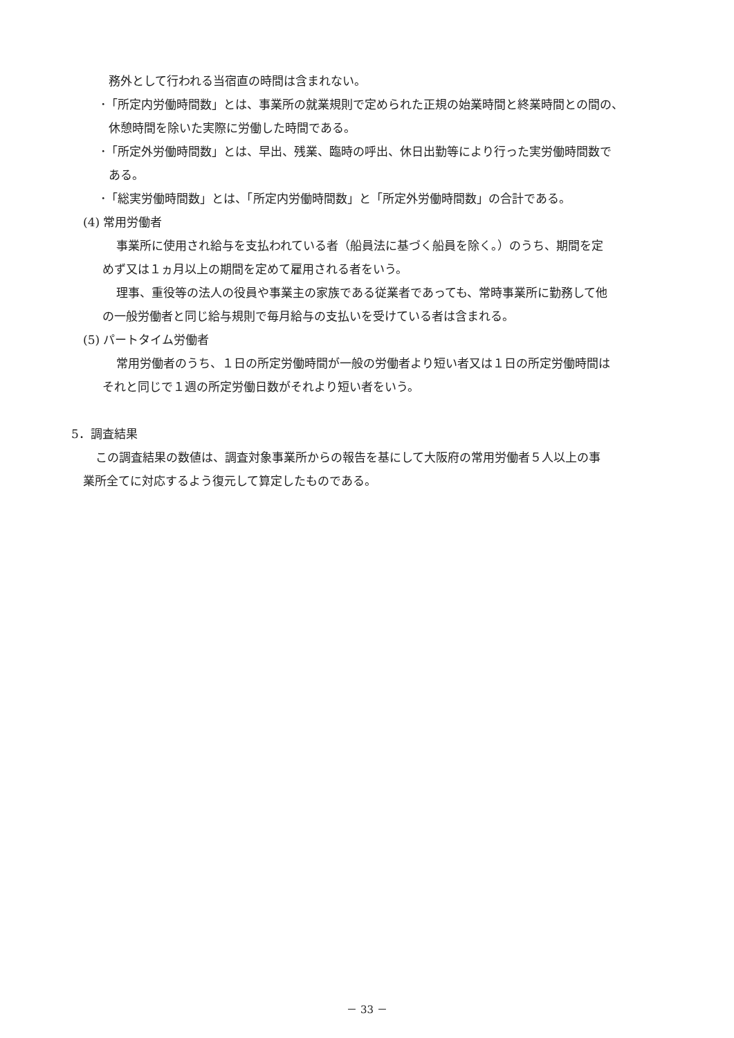務外として行われる当宿直の時間は含まれない。
･「所定内労働時間数」とは、事業所の就業規則で定められた正規の始業時間と終業時間との間の、
休憩時間を除いた実際に労働した時間である。
･「所定外労働時間数」とは、早出、残業、臨時の呼出、休日出勤等により行った実労働時間数で
ある。
･「総実労働時間数」とは、「所定内労働時間数」と「所定外労働時間数」の合計である。
(4) 常用労働者
事業所に使用され給与を支払われている者（船員法に基づく船員を除く。）のうち、期間を定
めず又は１ヵ月以上の期間を定めて雇用される者をいう。
理事、重役等の法人の役員や事業主の家族である従業者であっても、常時事業所に勤務して他
の一般労働者と同じ給与規則で毎月給与の支払いを受けている者は含まれる。
(5) パートタイム労働者
常用労働者のうち、１日の所定労働時間が一般の労働者より短い者又は１日の所定労働時間は
それと同じで１週の所定労働日数がそれより短い者をいう。
5．調査結果
この調査結果の数値は、調査対象事業所からの報告を基にして大阪府の常用労働者５人以上の事
業所全てに対応するよう復元して算定したものである。
－ 33 －